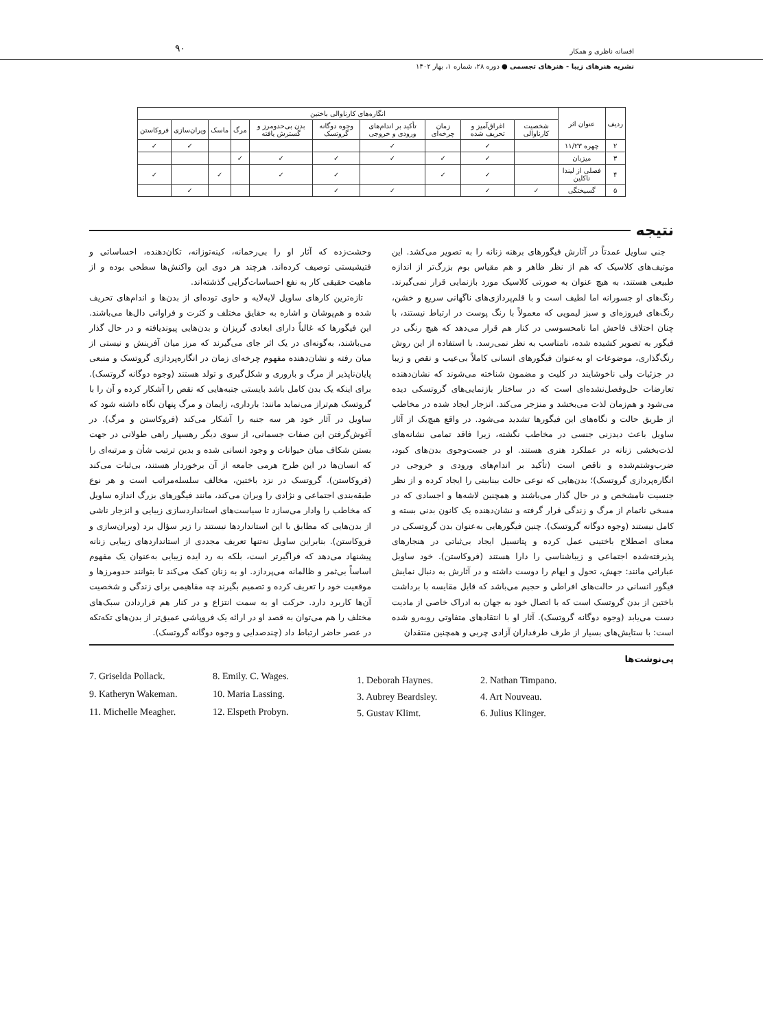افسانه ناظری و همکار
نشریه هنرهای زیبا - هنرهای تجسمی ● دوره ۲۸، شماره ۱، بهار ۱۴۰۲
۹۰
| ردیف | عنوان اثر | انگاره‌های کارناوالی باختین | | | | | | | | | |
| --- | --- | --- | --- | --- | --- | --- | --- | --- | --- | --- | --- |
| | | شخصیت کارناوالی | اغراق‌آمیز و تحریف شده | زمان چرخه‌ای | تأکید بر اندام‌های ورودی و خروجی | وجوه دوگانه گروتسک | بدن بی‌حدومرز و گسترش یافته | مرگ | ماسک | ویران‌سازی | فروکاستن |
| ۲ | چهره ۱۱/۲۳ | | ✓ | | ✓ | | | | | ✓ | ✓ |
| ۳ | میزبان | | ✓ | ✓ | ✓ | ✓ | ✓ | ✓ | | | |
| ۴ | فصلی از لیندا ناکلین | | ✓ | ✓ | | ✓ | ✓ | | ✓ | | ✓ |
| ۵ | گسیختگی | ✓ | ✓ | | ✓ | ✓ | | | | ✓ | |
نتیجه
جنی ساویل عمدتاً در آثارش فیگورهای برهنه زنانه را به تصویر می‌کشد. این موتیف‌های کلاسیک که هم از نظر ظاهر و هم مقیاس بوم بزرگ‌تر از اندازه طبیعی هستند، به هیچ عنوان به صورتی کلاسیک مورد بازنمایی قرار نمی‌گیرند. رنگ‌های او جسورانه اما لطیف است و با قلم‌پردازی‌های ناگهانی سریع و خشن، رنگ‌های فیروزه‌ای و سبز لیمویی که معمولاً با رنگ پوست در ارتباط نیستند، با چنان اختلاف فاحش اما نامحسوسی در کنار هم قرار می‌دهد که هیچ رنگی در فیگور به تصویر کشیده شده، نامناسب به نظر نمی‌رسد. با استفاده از این روش رنگ‌گذاری، موضوعات او به‌عنوان فیگورهای انسانی کاملاً بی‌عیب و نقص و زیبا در جزئیات ولی ناخوشایند در کلیت و مضمون شناخته می‌شوند که نشان‌دهنده تعارضات حل‌وفصل‌نشده‌ای است که در ساختار بازنمایی‌های گروتسکی دیده می‌شود و هم‌زمان لذت می‌بخشد و منزجر می‌کند. انزجار ایجاد شده در مخاطب از طریق حالت و نگاه‌های این فیگورها تشدید می‌شود. در واقع هیچ‌یک از آثار ساویل باعث دیدزنی جنسی در مخاطب نگشته، زیرا فاقد تمامی نشانه‌های لذت‌بخشی زنانه در عملکرد هنری هستند. او در جست‌وجوی بدن‌های کبود، ضرب‌وشتم‌شده و ناقص است (تأکید بر اندام‌های ورودی و خروجی در انگاره‌پردازی گروتسک)؛ بدن‌هایی که نوعی حالت بینابینی را ایجاد کرده و از نظر جنسیت نامشخص و در حال گذار می‌باشند و همچنین لاشه‌ها و اجسادی که در مسخی ناتمام از مرگ و زندگی قرار گرفته و نشان‌دهنده یک کانون بدنی بسته و کامل نیستند (وجوه دوگانه گروتسک). چنین فیگورهایی به‌عنوان بدن گروتسکی در معنای اصطلاح باختینی عمل کرده و پتانسیل ایجاد بی‌ثباتی در هنجارهای پذیرفته‌شده اجتماعی و زیباشناسی را دارا هستند (فروکاستن). خود ساویل عباراتی مانند: جهش، تحول و ایهام را دوست داشته و در آثارش به دنبال نمایش فیگور انسانی در حالت‌های افراطی و حجیم می‌باشد که قابل مقایسه با برداشت باختین از بدن گروتسک است که با اتصال خود به جهان به ادراک خاصی از مادیت دست می‌یابد (وجوه دوگانه گروتسک). آثار او با انتقادهای متفاوتی روبه‌رو شده است: با ستایش‌های بسیار از طرف طرفداران آزادی چربی و همچنین منتقدان
وحشت‌زده که آثار او را بی‌رحمانه، کینه‌توزانه، تکان‌دهنده، احساساتی و فتیشیستی توصیف کرده‌اند. هرچند هر دوی این واکنش‌ها سطحی بوده و از ماهیت حقیقی کار به نفع احساسات‌گرایی گذشته‌اند.
تازه‌ترین کارهای ساویل لایه‌لایه و حاوی توده‌ای از بدن‌ها و اندام‌های تحریف شده و هم‌پوشان و اشاره به حقایق مختلف و کثرت و فراوانی دال‌ها می‌باشند. این فیگورها که غالباً دارای ابعادی گریزان و بدن‌هایی پیوندیافته و در حال گذار می‌باشند، به‌گونه‌ای در یک اثر جای می‌گیرند که مرز میان آفرینش و نیستی از میان رفته و نشان‌دهنده مفهوم چرخه‌ای زمان در انگاره‌پردازی گروتسک و منبعی پایان‌ناپذیر از مرگ و باروری و شکل‌گیری و تولد هستند (وجوه دوگانه گروتسک). برای اینکه یک بدن کامل باشد بایستی جنبه‌هایی که نقص را آشکار کرده و آن را با گروتسک هم‌تراز می‌نماید مانند: بارداری، زایمان و مرگ پنهان نگاه داشته شود که ساویل در آثار خود هر سه جنبه را آشکار می‌کند (فروکاستن و مرگ). در آغوش‌گرفتن این صفات جسمانی، از سوی دیگر رهسپار راهی طولانی در جهت بستن شکاف میان حیوانات و وجود انسانی شده و بدین ترتیب شأن و مرتبه‌ای را که انسان‌ها در این طرح هرمی جامعه از آن برخوردار هستند، بی‌ثبات می‌کند (فروکاستن). گروتسک در نزد باختین، مخالف سلسله‌مراتب است و هر نوع طبقه‌بندی اجتماعی و نژادی را ویران می‌کند، مانند فیگورهای بزرگ اندازه ساویل که مخاطب را وادار می‌سازد تا سیاست‌های استانداردسازی زیبایی و انزجار ناشی از بدن‌هایی که مطابق با این استانداردها نیستند را زیر سؤال برد (ویران‌سازی و فروکاستن). بنابراین ساویل نه‌تنها تعریف مجددی از استانداردهای زیبایی زنانه پیشنهاد می‌دهد که فراگیرتر است، بلکه به رد ایده زیبایی به‌عنوان یک مفهوم اساساً بی‌ثمر و ظالمانه می‌پردازد. او به زنان کمک می‌کند تا بتوانند حدومرزها و موقعیت خود را تعریف کرده و تصمیم بگیرند چه مفاهیمی برای زندگی و شخصیت آن‌ها کاربرد دارد. حرکت او به سمت انتزاع و در کنار هم قراردادن سبک‌های مختلف را هم می‌توان به قصد او در ارائه یک فروپاشی عمیق‌تر از بدن‌های تکه‌تکه در عصر حاضر ارتباط داد (چندصدایی و وجوه دوگانه گروتسک).
پی‌نوشت‌ها
7. Griselda Pollack. 8. Emily. C. Wages. 9. Katheryn Wakeman. 10. Maria Lassing. 11. Michelle Meagher. 12. Elspeth Probyn.
1. Deborah Haynes. 2. Nathan Timpano. 3. Aubrey Beardsley. 4. Art Nouveau. 5. Gustav Klimt. 6. Julius Klinger.